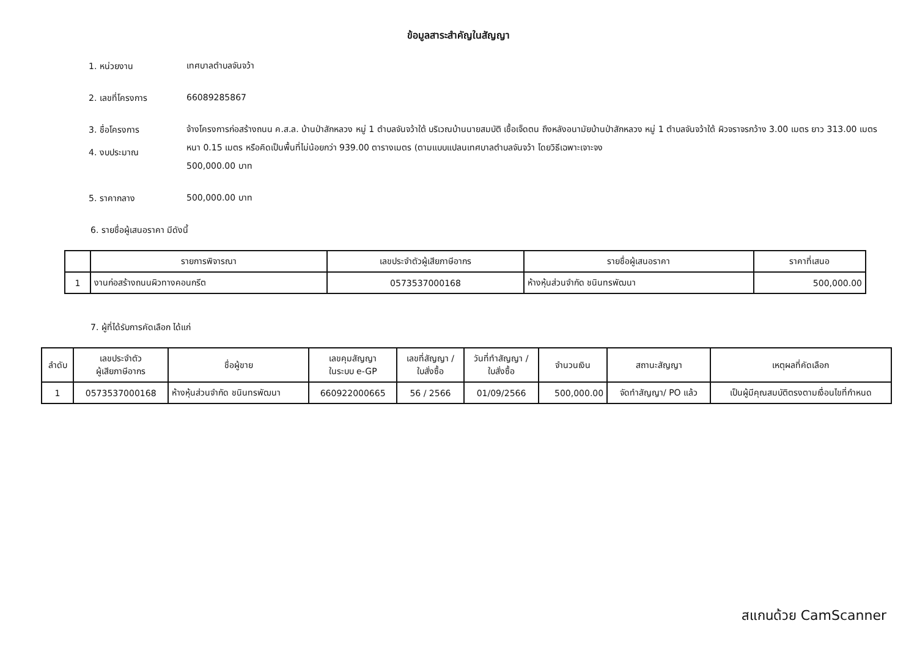ข้อมูลสาระสำคัญในสัญญา
1. หน่วยงาน
เทศบาลตำบลจันจว้า
2. เลขที่โครงการ
66089285867
3. ชื่อโครงการ
4. งบประมาณ
จ้างโครงการก่อสร้างถนน ค.ส.ล. บ้านป่าสักหลวง หมู่ 1 ตำบลจันจว้าใต้ บริเวณบ้านนายสมบัติ เชื้อเจ็ดตน ถึงหลังอนามัยบ้านป่าสักหลวง หมู่ 1 ตำบลจันจว้าใต้ ผิวจราจรกว้าง 3.00 เมตร ยาว 313.00 เมตร หนา 0.15 เมตร หรือคิดเป็นพื้นที่ไม่น้อยกว่า 939.00 ตารางเมตร (ตามแบบแปลนเทศบาลตำบลจันจว้า โดยวิธีเฉพาะเจาะจง
500,000.00 บาท
5. ราคากลาง
500,000.00 บาท
6. รายชื่อผู้เสนอราคา มีดังนี้
| | รายการพิจารณา | เลขประจำตัวผู้เสียภาษีอากร | รายชื่อผู้เสนอราคา | ราคาที่เสนอ |
| --- | --- | --- | --- | --- |
| 1 | งานก่อสร้างถนนผิวทางคอนกรีต | 0573537000168 | ห้างหุ้นส่วนจำกัด ชนินทรพัฒนา | 500,000.00 |
7. ผู้ที่ได้รับการคัดเลือก ได้แก่
| ลำดับ | เลขประจำตัว ผู้เสียภาษีอากร | ชื่อผู้ขาย | เลขคุมสัญญา ในระบบ e-GP | เลขที่สัญญา / ใบสั่งซื้อ | วันที่ทำสัญญา / ใบสั่งซื้อ | จำนวนเงิน | สถานะสัญญา | เหตุผลที่คัดเลือก |
| --- | --- | --- | --- | --- | --- | --- | --- | --- |
| 1 | 0573537000168 | ห้างหุ้นส่วนจำกัด ชนินทรพัฒนา | 660922000665 | 56 / 2566 | 01/09/2566 | 500,000.00 | จัดทำสัญญา/ PO แล้ว | เป็นผู้มีคุณสมบัติตรงตามเงื่อนไขที่กำหนด |
สแกนด้วย CamScanner